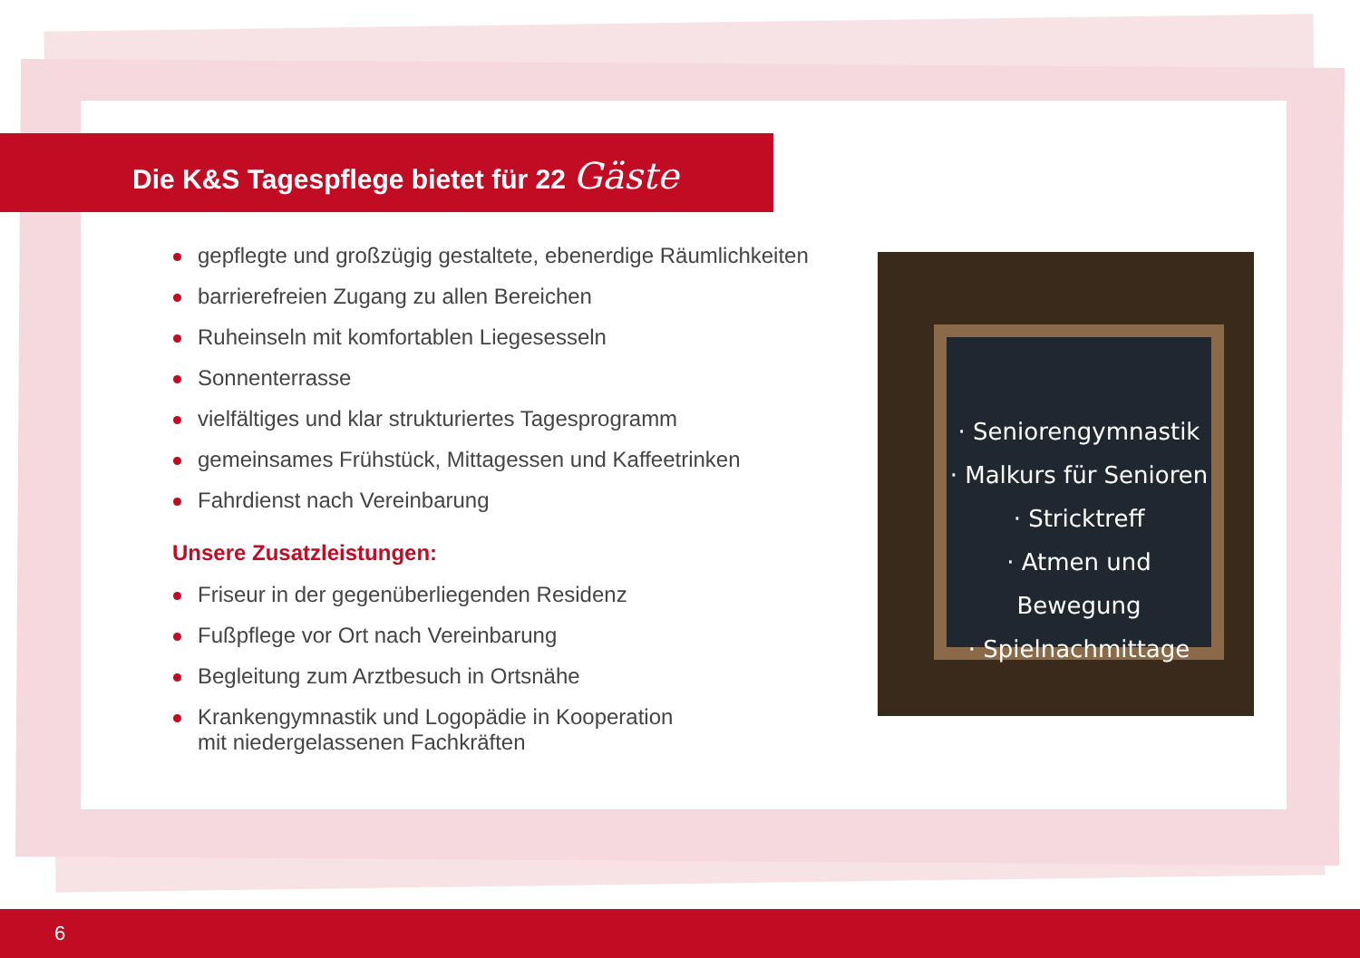Die K&S Tagespflege bietet für 22 Gäste
gepflegte und großzügig gestaltete, ebenerdige Räumlichkeiten
barrierefreien Zugang zu allen Bereichen
Ruheinseln mit komfortablen Liegesesseln
Sonnenterrasse
vielfältiges und klar strukturiertes Tagesprogramm
gemeinsames Frühstück, Mittagessen und Kaffeetrinken
Fahrdienst nach Vereinbarung
Unsere Zusatzleistungen:
Friseur in der gegenüberliegenden Residenz
Fußpflege vor Ort nach Vereinbarung
Begleitung zum Arztbesuch in Ortsnähe
Krankengymnastik und Logopädie in Kooperation
mit niedergelassenen Fachkräften
· Seniorengymnastik
· Malkurs für Senioren
· Stricktreff
· Atmen und Bewegung
· Spielnachmittage
6